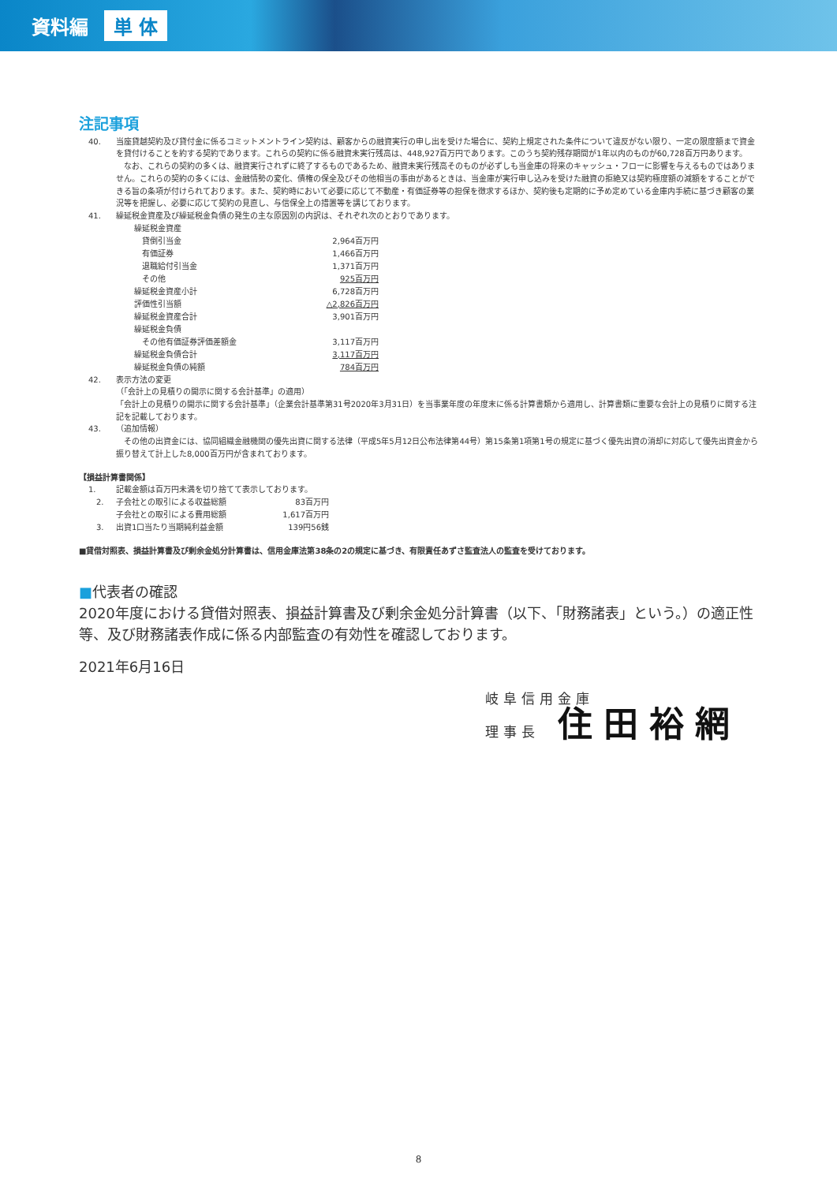資料編 単 体
注記事項
40. 当座貸越契約及び貸付金に係るコミットメントライン契約は、顧客からの融資実行の申し出を受けた場合に、契約上規定された条件について違反がない限り、一定の限度額まで資金を貸付けることを約する契約であります。これらの契約に係る融資未実行残高は、448,927百万円であります。このうち契約残存期間が1年以内のものが60,728百万円あります。
　なお、これらの契約の多くは、融資実行されずに終了するものであるため、融資未実行残高そのものが必ずしも当金庫の将来のキャッシュ・フローに影響を与えるものではありません。これらの契約の多くには、金融情勢の変化、債権の保全及びその他相当の事由があるときは、当金庫が実行申し込みを受けた融資の拒絶又は契約極度額の減額をすることができる旨の条項が付けられております。また、契約時において必要に応じて不動産・有価証券等の担保を徴求するほか、契約後も定期的に予め定めている金庫内手続に基づき顧客の業況等を把握し、必要に応じて契約の見直し、与信保全上の措置等を講じております。
41. 繰延税金資産及び繰延税金負債の発生の主な原因別の内訳は、それぞれ次のとおりであります。
| 繰延税金資産 | |
| 貸倒引当金 | 2,964百万円 |
| 有価証券 | 1,466百万円 |
| 退職給付引当金 | 1,371百万円 |
| その他 | 925百万円 |
| 繰延税金資産小計 | 6,728百万円 |
| 評価性引当額 | △2,826百万円 |
| 繰延税金資産合計 | 3,901百万円 |
| 繰延税金負債 | |
| その他有価証券評価差額金 | 3,117百万円 |
| 繰延税金負債合計 | 3,117百万円 |
| 繰延税金負債の純額 | 784百万円 |
42. 表示方法の変更
（「会計上の見積りの開示に関する会計基準」の適用）
「会計上の見積りの開示に関する会計基準」（企業会計基準第31号2020年3月31日）を当事業年度の年度末に係る計算書類から適用し、計算書類に重要な会計上の見積りに関する注記を記載しております。
43. （追加情報）
　その他の出資金には、協同組織金融機関の優先出資に関する法律（平成5年5月12日公布法律第44号）第15条第1項第1号の規定に基づく優先出資の消却に対応して優先出資金から振り替えて計上した8,000百万円が含まれております。
【損益計算書関係】
1. 記載金額は百万円未満を切り捨てて表示しております。
| 2. | 子会社との取引による収益総額 | 83百万円 |
| | 子会社との取引による費用総額 | 1,617百万円 |
| 3. | 出資1口当たり当期純利益金額 | 139円56銭 |
■貸借対照表、損益計算書及び剰余金処分計算書は、信用金庫法第38条の2の規定に基づき、有限責任あずさ監査法人の監査を受けております。
■代表者の確認
2020年度における貸借対照表、損益計算書及び剰余金処分計算書（以下、「財務諸表」という。）の適正性等、及び財務諸表作成に係る内部監査の有効性を確認しております。
2021年6月16日
岐阜信用金庫
理事長　住田裕網
8